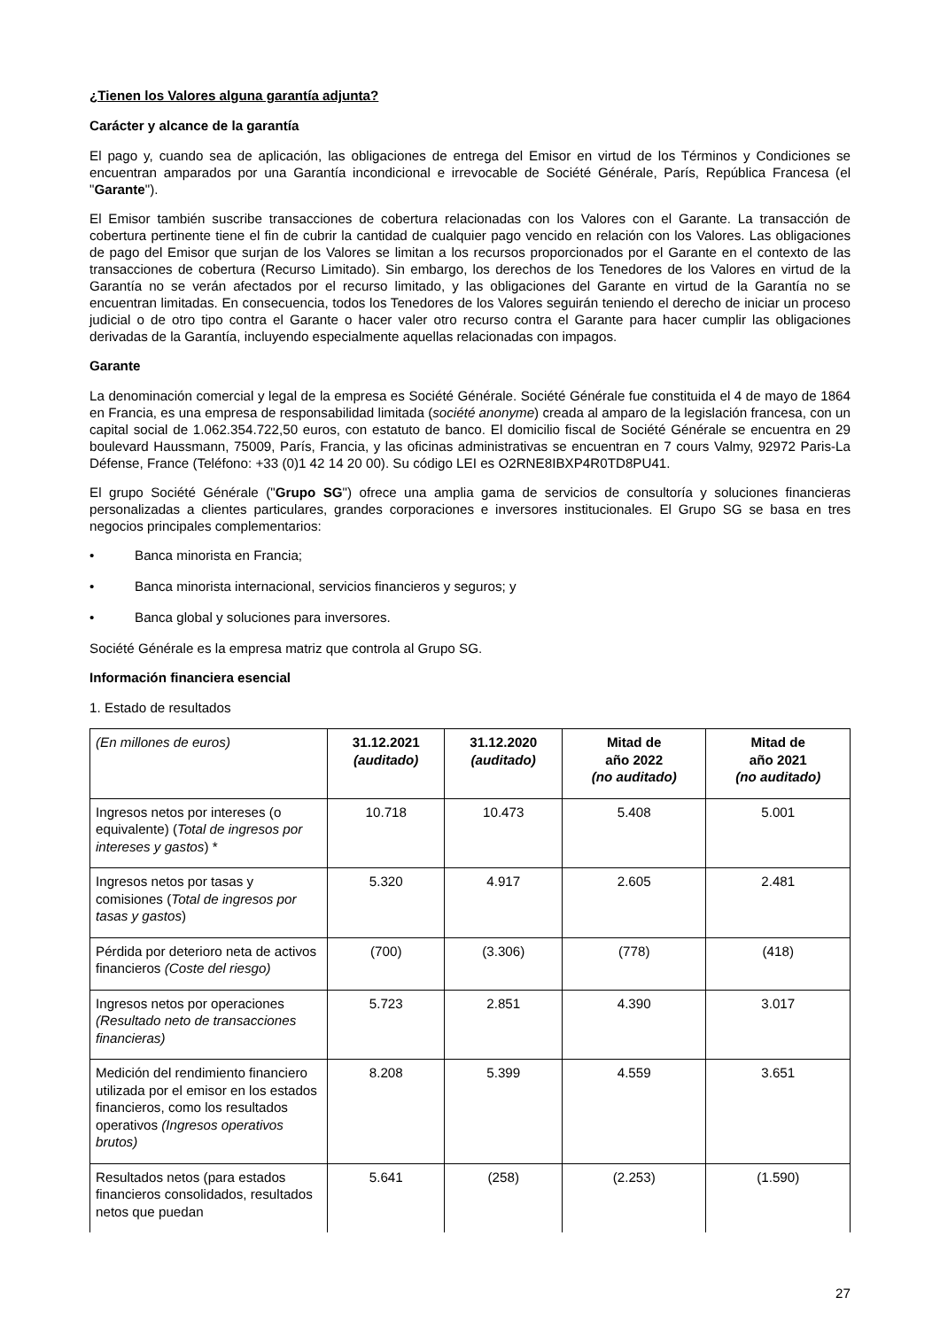¿Tienen los Valores alguna garantía adjunta?
Carácter y alcance de la garantía
El pago y, cuando sea de aplicación, las obligaciones de entrega del Emisor en virtud de los Términos y Condiciones se encuentran amparados por una Garantía incondicional e irrevocable de Société Générale, París, República Francesa (el "Garante").
El Emisor también suscribe transacciones de cobertura relacionadas con los Valores con el Garante. La transacción de cobertura pertinente tiene el fin de cubrir la cantidad de cualquier pago vencido en relación con los Valores. Las obligaciones de pago del Emisor que surjan de los Valores se limitan a los recursos proporcionados por el Garante en el contexto de las transacciones de cobertura (Recurso Limitado). Sin embargo, los derechos de los Tenedores de los Valores en virtud de la Garantía no se verán afectados por el recurso limitado, y las obligaciones del Garante en virtud de la Garantía no se encuentran limitadas. En consecuencia, todos los Tenedores de los Valores seguirán teniendo el derecho de iniciar un proceso judicial o de otro tipo contra el Garante o hacer valer otro recurso contra el Garante para hacer cumplir las obligaciones derivadas de la Garantía, incluyendo especialmente aquellas relacionadas con impagos.
Garante
La denominación comercial y legal de la empresa es Société Générale. Société Générale fue constituida el 4 de mayo de 1864 en Francia, es una empresa de responsabilidad limitada (société anonyme) creada al amparo de la legislación francesa, con un capital social de 1.062.354.722,50 euros, con estatuto de banco. El domicilio fiscal de Société Générale se encuentra en 29 boulevard Haussmann, 75009, París, Francia, y las oficinas administrativas se encuentran en 7 cours Valmy, 92972 Paris-La Défense, France (Teléfono: +33 (0)1 42 14 20 00). Su código LEI es O2RNE8IBXP4R0TD8PU41.
El grupo Société Générale ("Grupo SG") ofrece una amplia gama de servicios de consultoría y soluciones financieras personalizadas a clientes particulares, grandes corporaciones e inversores institucionales. El Grupo SG se basa en tres negocios principales complementarios:
• Banca minorista en Francia;
• Banca minorista internacional, servicios financieros y seguros; y
• Banca global y soluciones para inversores.
Société Générale es la empresa matriz que controla al Grupo SG.
Información financiera esencial
1. Estado de resultados
| (En millones de euros) | 31.12.2021 (auditado) | 31.12.2020 (auditado) | Mitad de año 2022 (no auditado) | Mitad de año 2021 (no auditado) |
| Ingresos netos por intereses (o equivalente) ( Total de ingresos por intereses y gastos ) * | 10.718 | 10.473 | 5.408 | 5.001 |
| Ingresos netos por tasas y comisiones ( Total de ingresos por tasas y gastos ) | 5.320 | 4.917 | 2.605 | 2.481 |
| Pérdida por deterioro neta de activos financieros (Coste del riesgo) | (700) | (3.306) | (778) | (418) |
| Ingresos netos por operaciones (Resultado neto de transacciones financieras) | 5.723 | 2.851 | 4.390 | 3.017 |
| Medición del rendimiento financiero utilizada por el emisor en los estados financieros, como los resultados operativos (Ingresos operativos brutos) | 8.208 | 5.399 | 4.559 | 3.651 |
| Resultados netos (para estados financieros consolidados, resultados netos que puedan | 5.641 | (258) | (2.253) | (1.590) |
27